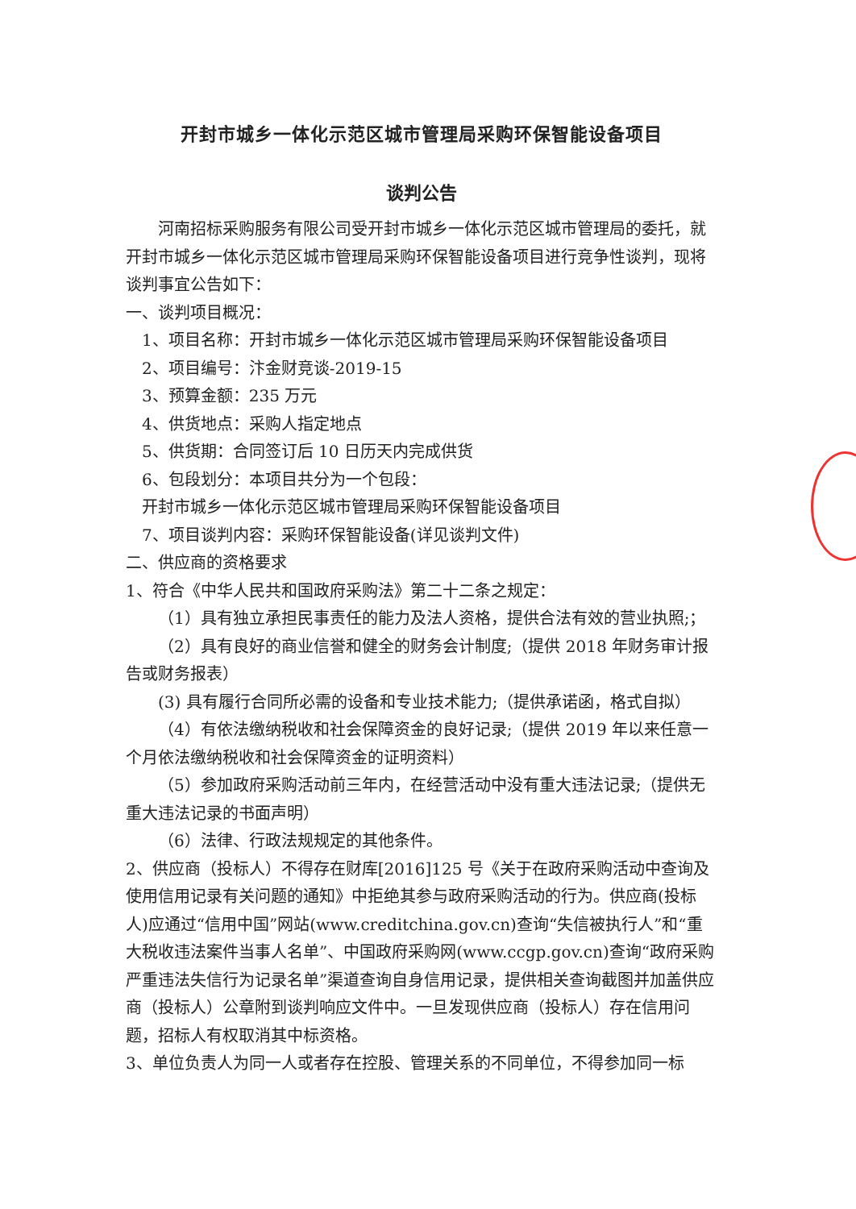开封市城乡一体化示范区城市管理局采购环保智能设备项目
谈判公告
河南招标采购服务有限公司受开封市城乡一体化示范区城市管理局的委托，就开封市城乡一体化示范区城市管理局采购环保智能设备项目进行竞争性谈判，现将谈判事宜公告如下：
一、谈判项目概况：
1、项目名称：开封市城乡一体化示范区城市管理局采购环保智能设备项目
2、项目编号：汴金财竞谈-2019-15
3、预算金额：235 万元
4、供货地点：采购人指定地点
5、供货期：合同签订后 10 日历天内完成供货
6、包段划分：本项目共分为一个包段：
开封市城乡一体化示范区城市管理局采购环保智能设备项目
7、项目谈判内容：采购环保智能设备(详见谈判文件)
二、供应商的资格要求
1、符合《中华人民共和国政府采购法》第二十二条之规定：
（1）具有独立承担民事责任的能力及法人资格，提供合法有效的营业执照;；
（2）具有良好的商业信誉和健全的财务会计制度;（提供 2018 年财务审计报告或财务报表）
(3) 具有履行合同所必需的设备和专业技术能力;（提供承诺函，格式自拟）
（4）有依法缴纳税收和社会保障资金的良好记录;（提供 2019 年以来任意一个月依法缴纳税收和社会保障资金的证明资料）
（5）参加政府采购活动前三年内，在经营活动中没有重大违法记录;（提供无重大违法记录的书面声明）
（6）法律、行政法规规定的其他条件。
2、供应商（投标人）不得存在财库[2016]125 号《关于在政府采购活动中查询及使用信用记录有关问题的通知》中拒绝其参与政府采购活动的行为。供应商(投标人)应通过“信用中国”网站(www.creditchina.gov.cn)查询“失信被执行人”和“重大税收违法案件当事人名单”、中国政府采购网(www.ccgp.gov.cn)查询“政府采购严重违法失信行为记录名单”渠道查询自身信用记录，提供相关查询截图并加盖供应商（投标人）公章附到谈判响应文件中。一旦发现供应商（投标人）存在信用问题，招标人有权取消其中标资格。
3、单位负责人为同一人或者存在控股、管理关系的不同单位，不得参加同一标